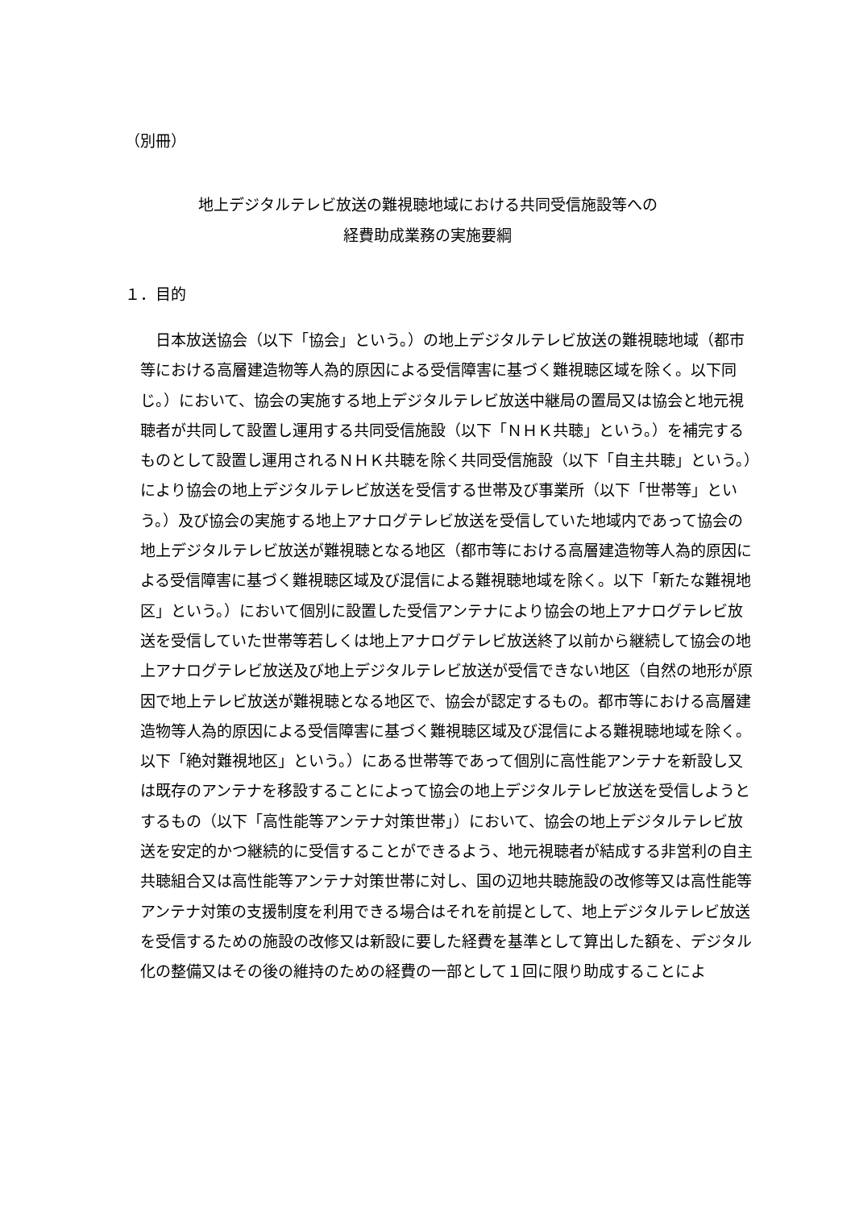（別冊）
地上デジタルテレビ放送の難視聴地域における共同受信施設等への
経費助成業務の実施要綱
１．目的
　日本放送協会（以下「協会」という。）の地上デジタルテレビ放送の難視聴地域（都市等における高層建造物等人為的原因による受信障害に基づく難視聴区域を除く。以下同じ。）において、協会の実施する地上デジタルテレビ放送中継局の置局又は協会と地元視聴者が共同して設置し運用する共同受信施設（以下「ＮＨＫ共聴」という。）を補完するものとして設置し運用されるＮＨＫ共聴を除く共同受信施設（以下「自主共聴」という。）により協会の地上デジタルテレビ放送を受信する世帯及び事業所（以下「世帯等」という。）及び協会の実施する地上アナログテレビ放送を受信していた地域内であって協会の地上デジタルテレビ放送が難視聴となる地区（都市等における高層建造物等人為的原因による受信障害に基づく難視聴区域及び混信による難視聴地域を除く。以下「新たな難視地区」という。）において個別に設置した受信アンテナにより協会の地上アナログテレビ放送を受信していた世帯等若しくは地上アナログテレビ放送終了以前から継続して協会の地上アナログテレビ放送及び地上デジタルテレビ放送が受信できない地区（自然の地形が原因で地上テレビ放送が難視聴となる地区で、協会が認定するもの。都市等における高層建造物等人為的原因による受信障害に基づく難視聴区域及び混信による難視聴地域を除く。以下「絶対難視地区」という。）にある世帯等であって個別に高性能アンテナを新設し又は既存のアンテナを移設することによって協会の地上デジタルテレビ放送を受信しようとするもの（以下「高性能等アンテナ対策世帯」）において、協会の地上デジタルテレビ放送を安定的かつ継続的に受信することができるよう、地元視聴者が結成する非営利の自主共聴組合又は高性能等アンテナ対策世帯に対し、国の辺地共聴施設の改修等又は高性能等アンテナ対策の支援制度を利用できる場合はそれを前提として、地上デジタルテレビ放送を受信するための施設の改修又は新設に要した経費を基準として算出した額を、デジタル化の整備又はその後の維持のための経費の一部として１回に限り助成することによ